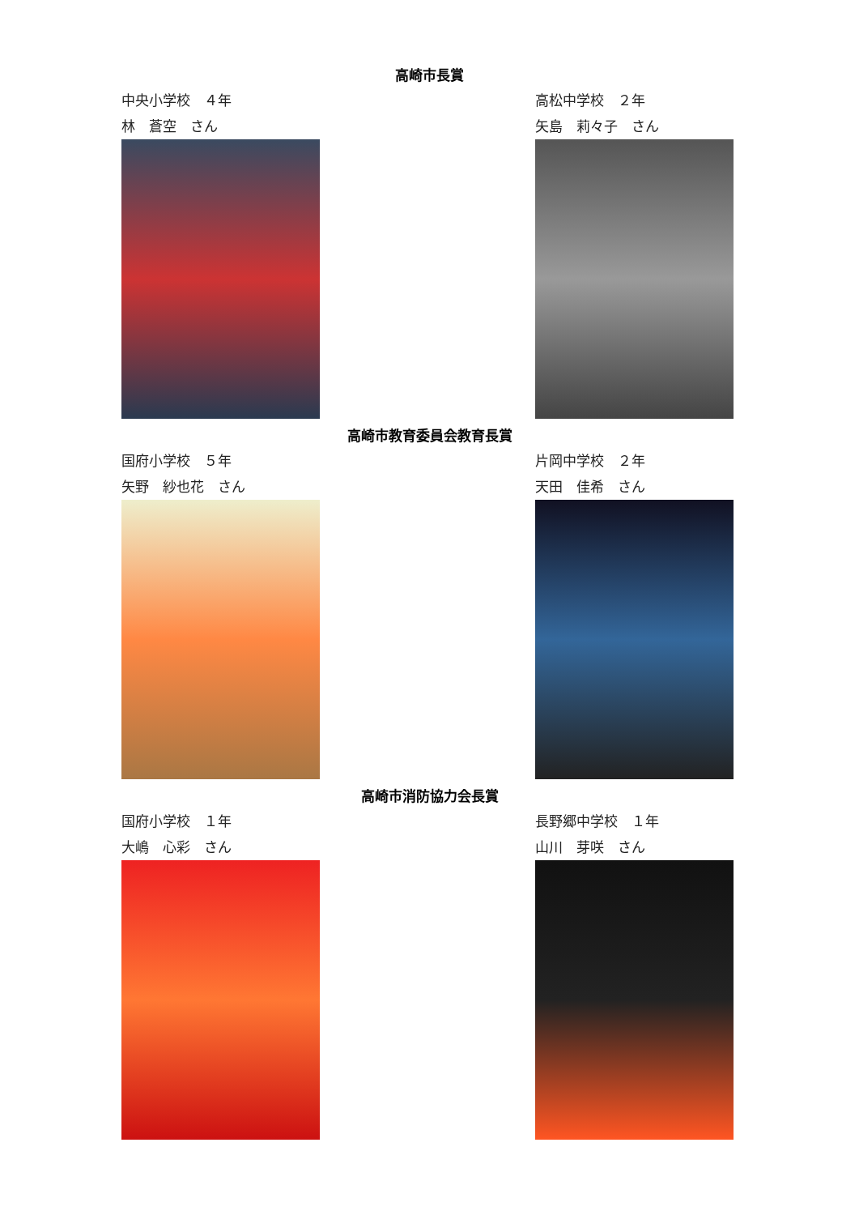高崎市長賞
中央小学校　４年
林　蒼空　さん
高松中学校　２年
矢島　莉々子　さん
高崎市教育委員会教育長賞
国府小学校　５年
矢野　紗也花　さん
片岡中学校　２年
天田　佳希　さん
高崎市消防協力会長賞
国府小学校　１年
大嶋　心彩　さん
長野郷中学校　１年
山川　芽咲　さん